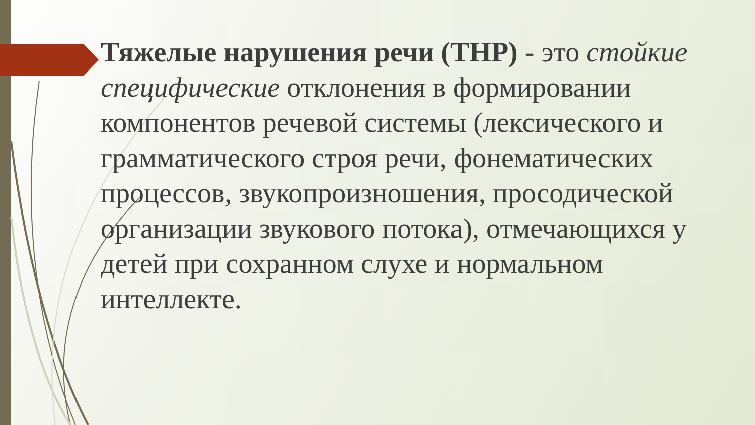Тяжелые нарушения речи (ТНР) - это стойкие специфические отклонения в формировании компонентов речевой системы (лексического и грамматического строя речи, фонематических процессов, звукопроизношения, просодической организации звукового потока), отмечающихся у детей при сохранном слухе и нормальном интеллекте.